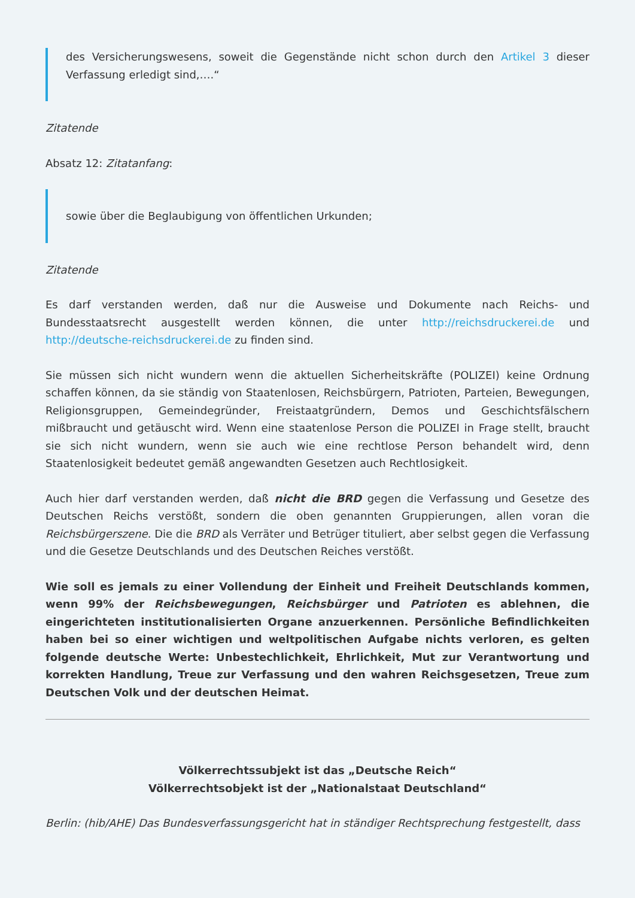des Versicherungswesens, soweit die Gegenstände nicht schon durch den Artikel 3 dieser Verfassung erledigt sind,….“
Zitatende
Absatz 12: Zitatanfang:
sowie über die Beglaubigung von öffentlichen Urkunden;
Zitatende
Es darf verstanden werden, daß nur die Ausweise und Dokumente nach Reichs- und Bundesstaatsrecht ausgestellt werden können, die unter http://reichsdruckerei.de und http://deutsche-reichsdruckerei.de zu finden sind.
Sie müssen sich nicht wundern wenn die aktuellen Sicherheitskräfte (POLIZEI) keine Ordnung schaffen können, da sie ständig von Staatenlosen, Reichsbürgern, Patrioten, Parteien, Bewegungen, Religionsgruppen, Gemeindegründer, Freistaatgründern, Demos und Geschichtsfälschern mißbraucht und getäuscht wird. Wenn eine staatenlose Person die POLIZEI in Frage stellt, braucht sie sich nicht wundern, wenn sie auch wie eine rechtlose Person behandelt wird, denn Staatenlosigkeit bedeutet gemäß angewandten Gesetzen auch Rechtlosigkeit.
Auch hier darf verstanden werden, daß nicht die BRD gegen die Verfassung und Gesetze des Deutschen Reichs verstößt, sondern die oben genannten Gruppierungen, allen voran die Reichsbürgerszene. Die die BRD als Verräter und Betrüger tituliert, aber selbst gegen die Verfassung und die Gesetze Deutschlands und des Deutschen Reiches verstößt.
Wie soll es jemals zu einer Vollendung der Einheit und Freiheit Deutschlands kommen, wenn 99% der Reichsbewegungen, Reichsbürger und Patrioten es ablehnen, die eingerichteten institutionalisierten Organe anzuerkennen. Persönliche Befindlichkeiten haben bei so einer wichtigen und weltpolitischen Aufgabe nichts verloren, es gelten folgende deutsche Werte: Unbestechlichkeit, Ehrlichkeit, Mut zur Verantwortung und korrekten Handlung, Treue zur Verfassung und den wahren Reichsgesetzen, Treue zum Deutschen Volk und der deutschen Heimat.
Völkerrechtssubjekt ist das „Deutsche Reich“
Völkerrechtsobjekt ist der „Nationalstaat Deutschland“
Berlin: (hib/AHE) Das Bundesverfassungsgericht hat in ständiger Rechtsprechung festgestellt, dass